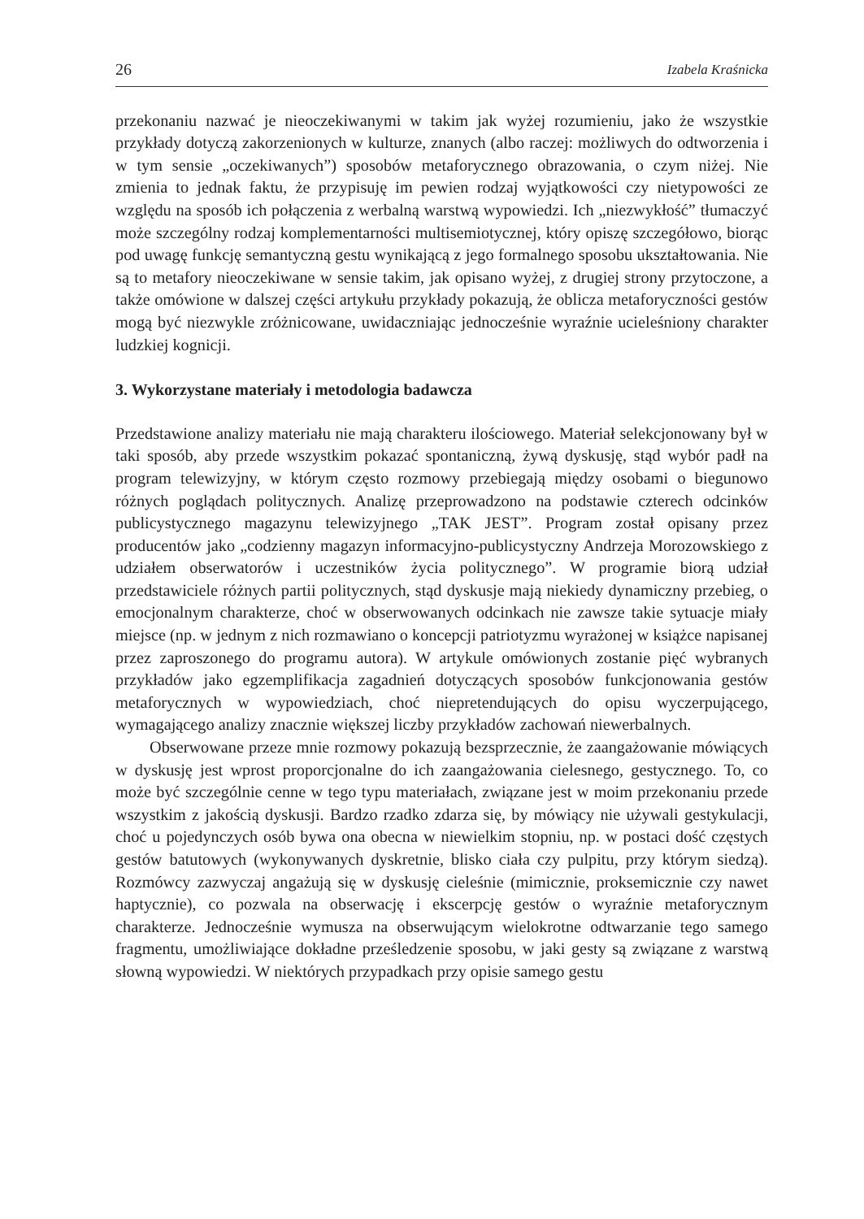26 Izabela Kraśnicka
przekonaniu nazwać je nieoczekiwanymi w takim jak wyżej rozumieniu, jako że wszystkie przykłady dotyczą zakorzenionych w kulturze, znanych (albo raczej: możliwych do odtworzenia i w tym sensie „oczekiwanych”) sposobów metaforycznego obrazowania, o czym niżej. Nie zmienia to jednak faktu, że przypisuję im pewien rodzaj wyjątkowości czy nietypowości ze względu na sposób ich połączenia z werbalną warstwą wypowiedzi. Ich „niezwykłość” tłumaczyć może szczególny rodzaj komplementarności multisemiotycznej, który opiszę szczegółowo, biorąc pod uwagę funkcję semantyczną gestu wynikającą z jego formalnego sposobu ukształtowania. Nie są to metafory nieoczekiwane w sensie takim, jak opisano wyżej, z drugiej strony przytoczone, a także omówione w dalszej części artykułu przykłady pokazują, że oblicza metaforyczności gestów mogą być niezwykle zróżnicowane, uwidaczniając jednocześnie wyraźnie ucieleśniony charakter ludzkiej kognicji.
3. Wykorzystane materiały i metodologia badawcza
Przedstawione analizy materiału nie mają charakteru ilościowego. Materiał selekcjonowany był w taki sposób, aby przede wszystkim pokazać spontaniczną, żywą dyskusję, stąd wybór padł na program telewizyjny, w którym często rozmowy przebiegają między osobami o biegunowo różnych poglądach politycznych. Analizę przeprowadzono na podstawie czterech odcinków publicystycznego magazynu telewizyjnego „TAK JEST”. Program został opisany przez producentów jako „codzienny magazyn informacyjno-publicystyczny Andrzeja Morozowskiego z udziałem obserwatorów i uczestników życia politycznego”. W programie biorą udział przedstawiciele różnych partii politycznych, stąd dyskusje mają niekiedy dynamiczny przebieg, o emocjonalnym charakterze, choć w obserwowanych odcinkach nie zawsze takie sytuacje miały miejsce (np. w jednym z nich rozmawiano o koncepcji patriotyzmu wyrażonej w książce napisanej przez zaproszonego do programu autora). W artykule omówionych zostanie pięć wybranych przykładów jako egzemplifikacja zagadnień dotyczących sposobów funkcjonowania gestów metaforycznych w wypowiedziach, choć niepretendujących do opisu wyczerpującego, wymagającego analizy znacznie większej liczby przykładów zachowań niewerbalnych.
Obserwowane przeze mnie rozmowy pokazują bezsprzecznie, że zaangażowanie mówiących w dyskusję jest wprost proporcjonalne do ich zaangażowania cielesnego, gestycznego. To, co może być szczególnie cenne w tego typu materiałach, związane jest w moim przekonaniu przede wszystkim z jakością dyskusji. Bardzo rzadko zdarza się, by mówiący nie używali gestykulacji, choć u pojedynczych osób bywa ona obecna w niewielkim stopniu, np. w postaci dość częstych gestów batutowych (wykonywanych dyskretnie, blisko ciała czy pulpitu, przy którym siedzą). Rozmówcy zazwyczaj angażują się w dyskusję cieleśnie (mimicznie, proksemicznie czy nawet haptycznie), co pozwala na obserwację i ekscerpcję gestów o wyraźnie metaforycznym charakterze. Jednocześnie wymusza na obserwującym wielokrotne odtwarzanie tego samego fragmentu, umożliwiające dokładne prześledzenie sposobu, w jaki gesty są związane z warstwą słowną wypowiedzi. W niektórych przypadkach przy opisie samego gestu